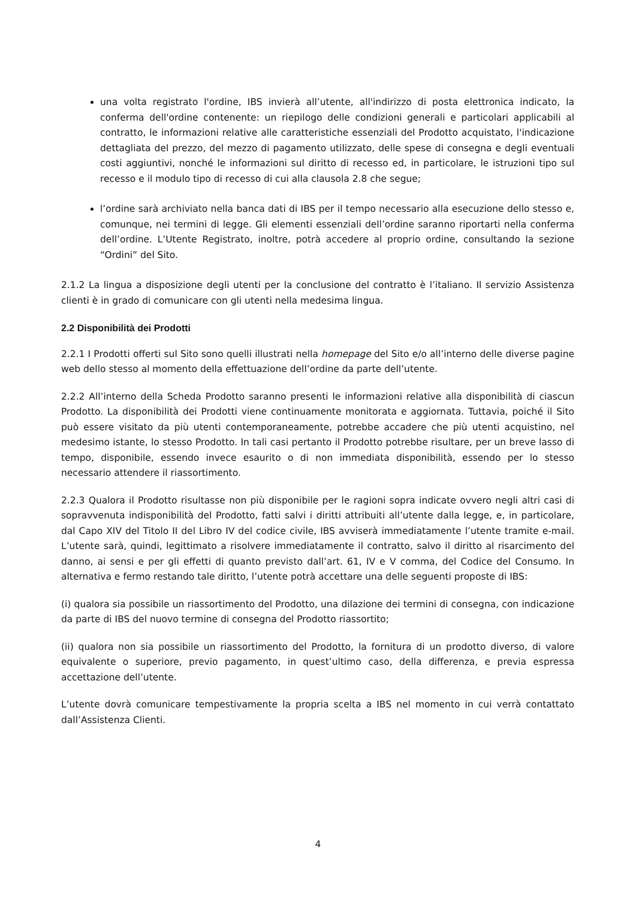una volta registrato l'ordine, IBS invierà all’utente, all'indirizzo di posta elettronica indicato, la conferma dell'ordine contenente: un riepilogo delle condizioni generali e particolari applicabili al contratto, le informazioni relative alle caratteristiche essenziali del Prodotto acquistato, l'indicazione dettagliata del prezzo, del mezzo di pagamento utilizzato, delle spese di consegna e degli eventuali costi aggiuntivi, nonché le informazioni sul diritto di recesso ed, in particolare, le istruzioni tipo sul recesso e il modulo tipo di recesso di cui alla clausola 2.8 che segue;
l’ordine sarà archiviato nella banca dati di IBS per il tempo necessario alla esecuzione dello stesso e, comunque, nei termini di legge. Gli elementi essenziali dell’ordine saranno riportarti nella conferma dell’ordine. L’Utente Registrato, inoltre, potrà accedere al proprio ordine, consultando la sezione “Ordini” del Sito.
2.1.2 La lingua a disposizione degli utenti per la conclusione del contratto è l’italiano. Il servizio Assistenza clienti è in grado di comunicare con gli utenti nella medesima lingua.
2.2 Disponibilità dei Prodotti
2.2.1 I Prodotti offerti sul Sito sono quelli illustrati nella homepage del Sito e/o all’interno delle diverse pagine web dello stesso al momento della effettuazione dell’ordine da parte dell’utente.
2.2.2 All’interno della Scheda Prodotto saranno presenti le informazioni relative alla disponibilità di ciascun Prodotto. La disponibilità dei Prodotti viene continuamente monitorata e aggiornata. Tuttavia, poiché il Sito può essere visitato da più utenti contemporaneamente, potrebbe accadere che più utenti acquistino, nel medesimo istante, lo stesso Prodotto. In tali casi pertanto il Prodotto potrebbe risultare, per un breve lasso di tempo, disponibile, essendo invece esaurito o di non immediata disponibilità, essendo per lo stesso necessario attendere il riassortimento.
2.2.3 Qualora il Prodotto risultasse non più disponibile per le ragioni sopra indicate ovvero negli altri casi di sopravvenuta indisponibilità del Prodotto, fatti salvi i diritti attribuiti all’utente dalla legge, e, in particolare, dal Capo XIV del Titolo II del Libro IV del codice civile, IBS avviserà immediatamente l’utente tramite e-mail. L’utente sarà, quindi, legittimato a risolvere immediatamente il contratto, salvo il diritto al risarcimento del danno, ai sensi e per gli effetti di quanto previsto dall’art. 61, IV e V comma, del Codice del Consumo. In alternativa e fermo restando tale diritto, l’utente potrà accettare una delle seguenti proposte di IBS:
(i) qualora sia possibile un riassortimento del Prodotto, una dilazione dei termini di consegna, con indicazione da parte di IBS del nuovo termine di consegna del Prodotto riassortito;
(ii) qualora non sia possibile un riassortimento del Prodotto, la fornitura di un prodotto diverso, di valore equivalente o superiore, previo pagamento, in quest’ultimo caso, della differenza, e previa espressa accettazione dell’utente.
L’utente dovrà comunicare tempestivamente la propria scelta a IBS nel momento in cui verrà contattato dall’Assistenza Clienti.
4